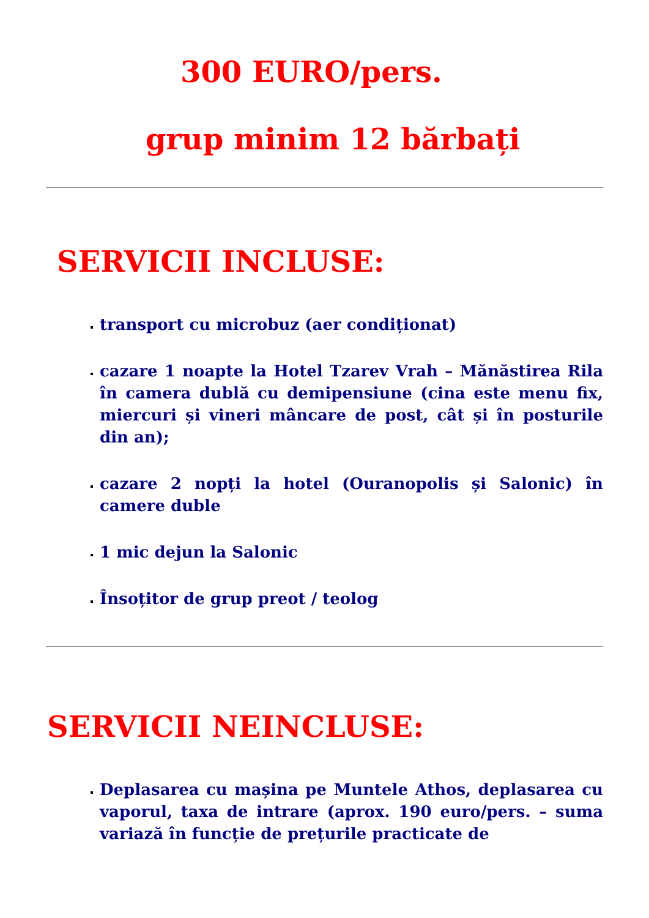300 EURO/pers.
grup minim 12 bărbați
SERVICII INCLUSE:
transport cu microbuz (aer condiționat)
cazare 1 noapte la Hotel Tzarev Vrah – Mănăstirea Rila în camera dublă cu demipensiune (cina este menu fix, miercuri și vineri mâncare de post, cât și în posturile din an);
cazare 2 nopți la hotel (Ouranopolis și Salonic) în camere duble
1 mic dejun la Salonic
Însoțitor de grup preot / teolog
SERVICII NEINCLUSE:
Deplasarea cu mașina pe Muntele Athos, deplasarea cu vaporul, taxa de intrare (aprox. 190 euro/pers. – suma variază în funcție de prețurile practicate de